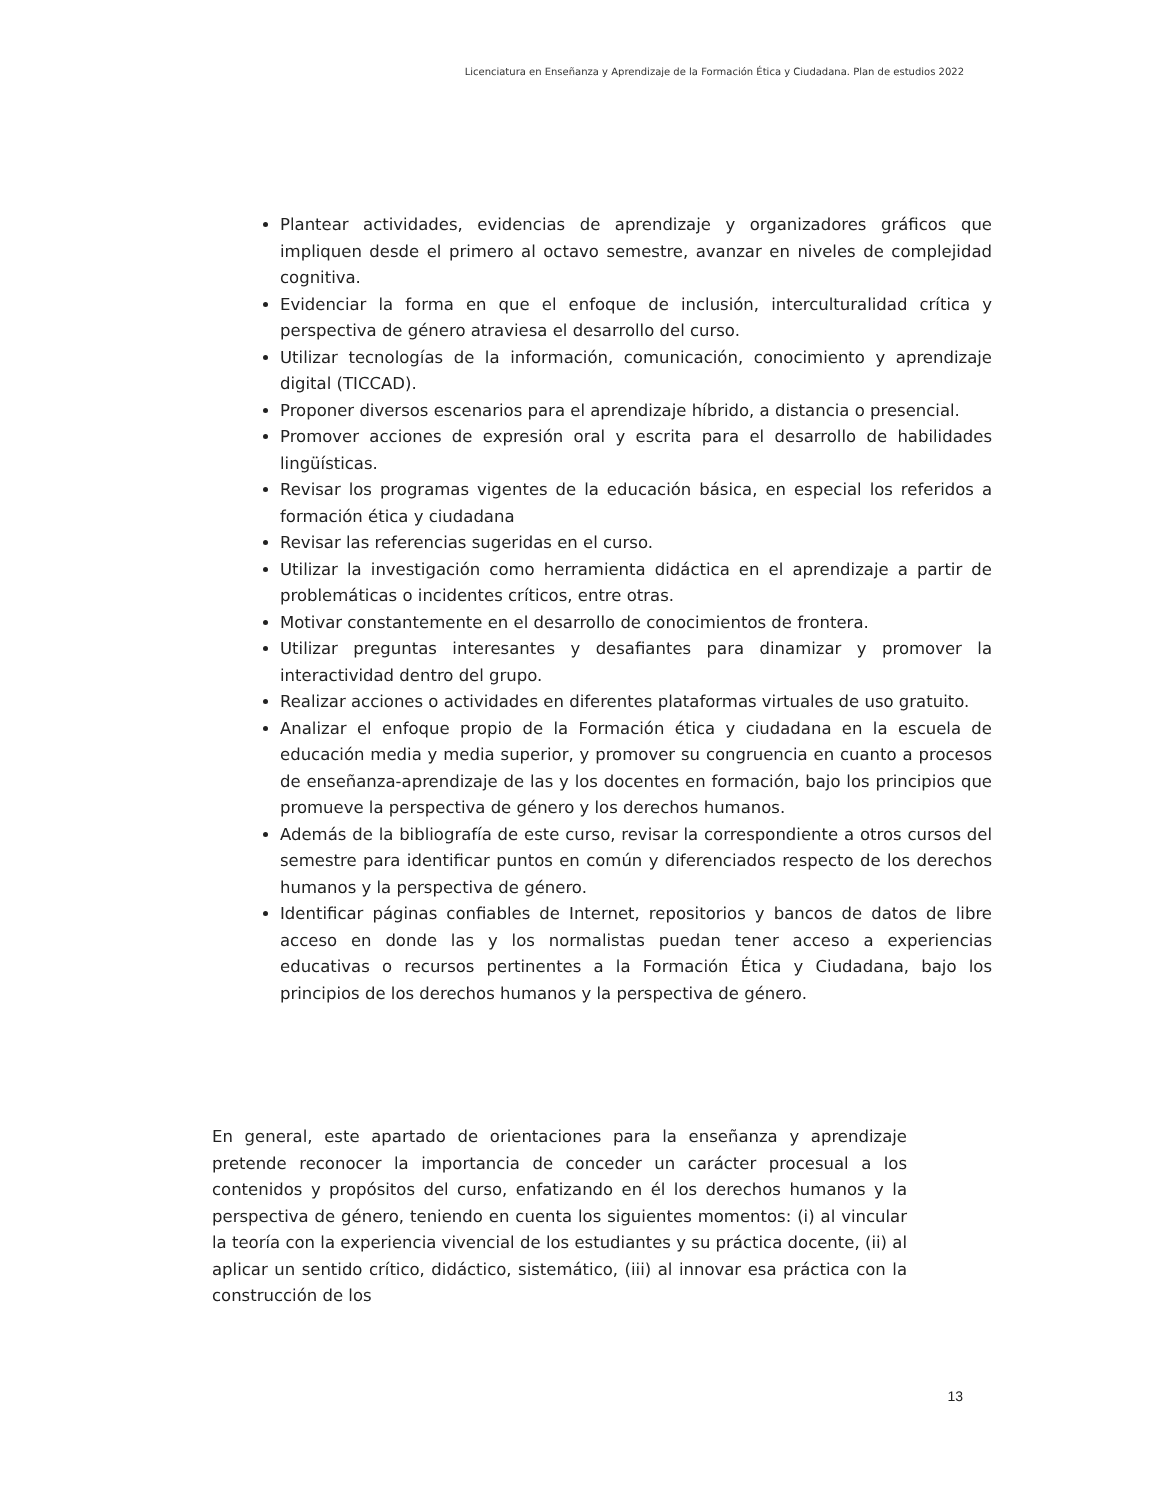Licenciatura en Enseñanza y Aprendizaje de la Formación Ética y Ciudadana. Plan de estudios 2022
Plantear actividades, evidencias de aprendizaje y organizadores gráficos que impliquen desde el primero al octavo semestre, avanzar en niveles de complejidad cognitiva.
Evidenciar la forma en que el enfoque de inclusión, interculturalidad crítica y perspectiva de género atraviesa el desarrollo del curso.
Utilizar tecnologías de la información, comunicación, conocimiento y aprendizaje digital (TICCAD).
Proponer diversos escenarios para el aprendizaje híbrido, a distancia o presencial.
Promover acciones de expresión oral y escrita para el desarrollo de habilidades lingüísticas.
Revisar los programas vigentes de la educación básica, en especial los referidos a formación ética y ciudadana
Revisar las referencias sugeridas en el curso.
Utilizar la investigación como herramienta didáctica en el aprendizaje a partir de problemáticas o incidentes críticos, entre otras.
Motivar constantemente en el desarrollo de conocimientos de frontera.
Utilizar preguntas interesantes y desafiantes para dinamizar y promover la interactividad dentro del grupo.
Realizar acciones o actividades en diferentes plataformas virtuales de uso gratuito.
Analizar el enfoque propio de la Formación ética y ciudadana en la escuela de educación media y media superior, y promover su congruencia en cuanto a procesos de enseñanza-aprendizaje de las y los docentes en formación, bajo los principios que promueve la perspectiva de género y los derechos humanos.
Además de la bibliografía de este curso, revisar la correspondiente a otros cursos del semestre para identificar puntos en común y diferenciados respecto de los derechos humanos y la perspectiva de género.
Identificar páginas confiables de Internet, repositorios y bancos de datos de libre acceso en donde las y los normalistas puedan tener acceso a experiencias educativas o recursos pertinentes a la Formación Ética y Ciudadana, bajo los principios de los derechos humanos y la perspectiva de género.
En general, este apartado de orientaciones para la enseñanza y aprendizaje pretende reconocer la importancia de conceder un carácter procesual a los contenidos y propósitos del curso, enfatizando en él los derechos humanos y la perspectiva de género, teniendo en cuenta los siguientes momentos: (i) al vincular la teoría con la experiencia vivencial de los estudiantes y su práctica docente, (ii) al aplicar un sentido crítico, didáctico, sistemático, (iii) al innovar esa práctica con la construcción de los
13